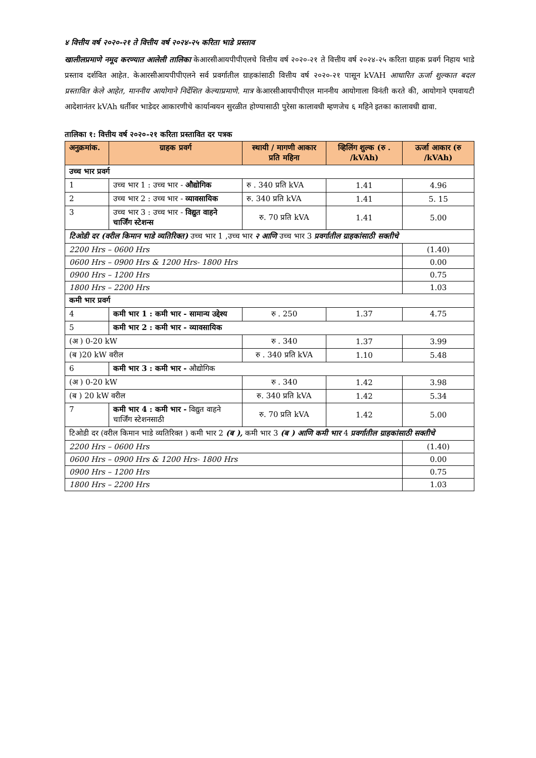४ वित्तीय वर्ष २०२०-२१ ते वित्तीय वर्ष २०२४-२५ करिता भाडे प्रस्ताव
खालीलप्रमाणे नमूद करण्यात आलेली तालिका केआरसीआयपीपीएलचे वित्तीय वर्ष २०२०-२१ ते वित्तीय वर्ष २०२४-२५ करिता ग्राहक प्रवर्ग निहाय भाडे प्रस्ताव दर्शवित आहेत. केआरसीआयपीपीएलने सर्व प्रवर्गातील ग्राहकांसाठी वित्तीय वर्ष २०२०-२१ पासून kVAH आधारित ऊर्जा शुल्कात बदल प्रस्तावित केले आहेत, माननीय आयोगाने निर्देशित केल्याप्रमाणे. मात्र केआरसीआयपीपीएल माननीय आयोगाला विनंती करते की, आयोगाने एमवायटी आदेशानंतर kVAh धर्तीवर भाडेदर आकारणीचे कार्यान्वयन सुरळीत होण्यासाठी पुरेसा कालावधी म्हणजेच ६ महिने इतका कालावधी द्यावा.
तालिका १: वित्तीय वर्ष २०२०-२१ करिता प्रस्तावित दर पत्रक
| अनुक्रमांक. | ग्राहक प्रवर्ग | स्थायी / मागणी आकार प्रति महिना | व्हिलिंग शुल्क (रु . /kVAh) | ऊर्जा आकार (रु /kVAh) |
| --- | --- | --- | --- | --- |
| उच्च भार प्रवर्ग | | | | |
| 1 | उच्च भार 1 : उच्च भार - औद्योगिक | रु . 340 प्रति kVA | 1.41 | 4.96 |
| 2 | उच्च भार 2 : उच्च भार - व्यावसायिक | रु. 340 प्रति kVA | 1.41 | 5. 15 |
| 3 | उच्च भार 3 : उच्च भार - विद्युत वाहने चार्जिंग स्टेशन्स | रु. 70 प्रति kVA | 1.41 | 5.00 |
| टिओडी दर (वरील किमान भाडे व्यतिरिक्त) उच्च भार 1 ,उच्च भार २ आणि उच्च भार 3 प्रवर्गातील ग्राहकांसाठी सक्तीचे | | | | |
| 2200 Hrs – 0600 Hrs | | | | (1.40) |
| 0600 Hrs – 0900 Hrs & 1200 Hrs- 1800 Hrs | | | | 0.00 |
| 0900 Hrs – 1200 Hrs | | | | 0.75 |
| 1800 Hrs – 2200 Hrs | | | | 1.03 |
| कमी भार प्रवर्ग | | | | |
| 4 | कमी भार 1 : कमी भार - सामान्य उद्देश्य | रु . 250 | 1.37 | 4.75 |
| 5 | कमी भार 2 : कमी भार - व्यावसायिक | | | |
| (अ ) 0-20 kW | | रु . 340 | 1.37 | 3.99 |
| (ब )20 kW वरील | | रु . 340 प्रति kVA | 1.10 | 5.48 |
| 6 | कमी भार 3 : कमी भार - औद्योगिक | | | |
| (अ ) 0-20 kW | | रु . 340 | 1.42 | 3.98 |
| (ब ) 20 kW वरील | | रु. 340 प्रति kVA | 1.42 | 5.34 |
| 7 | कमी भार 4 : कमी भार - विद्युत वाहने चार्जिंग स्टेशनसाठी | रु. 70 प्रति kVA | 1.42 | 5.00 |
| टिओडी दर (वरील किमान भाडे व्यतिरिक्त ) कमी भार 2 (ब ), कमी भार 3 (ब ) आणि कमी भार 4 प्रवर्गातील ग्राहकांसाठी सक्तीचे | | | | |
| 2200 Hrs – 0600 Hrs | | | | (1.40) |
| 0600 Hrs – 0900 Hrs & 1200 Hrs- 1800 Hrs | | | | 0.00 |
| 0900 Hrs – 1200 Hrs | | | | 0.75 |
| 1800 Hrs – 2200 Hrs | | | | 1.03 |